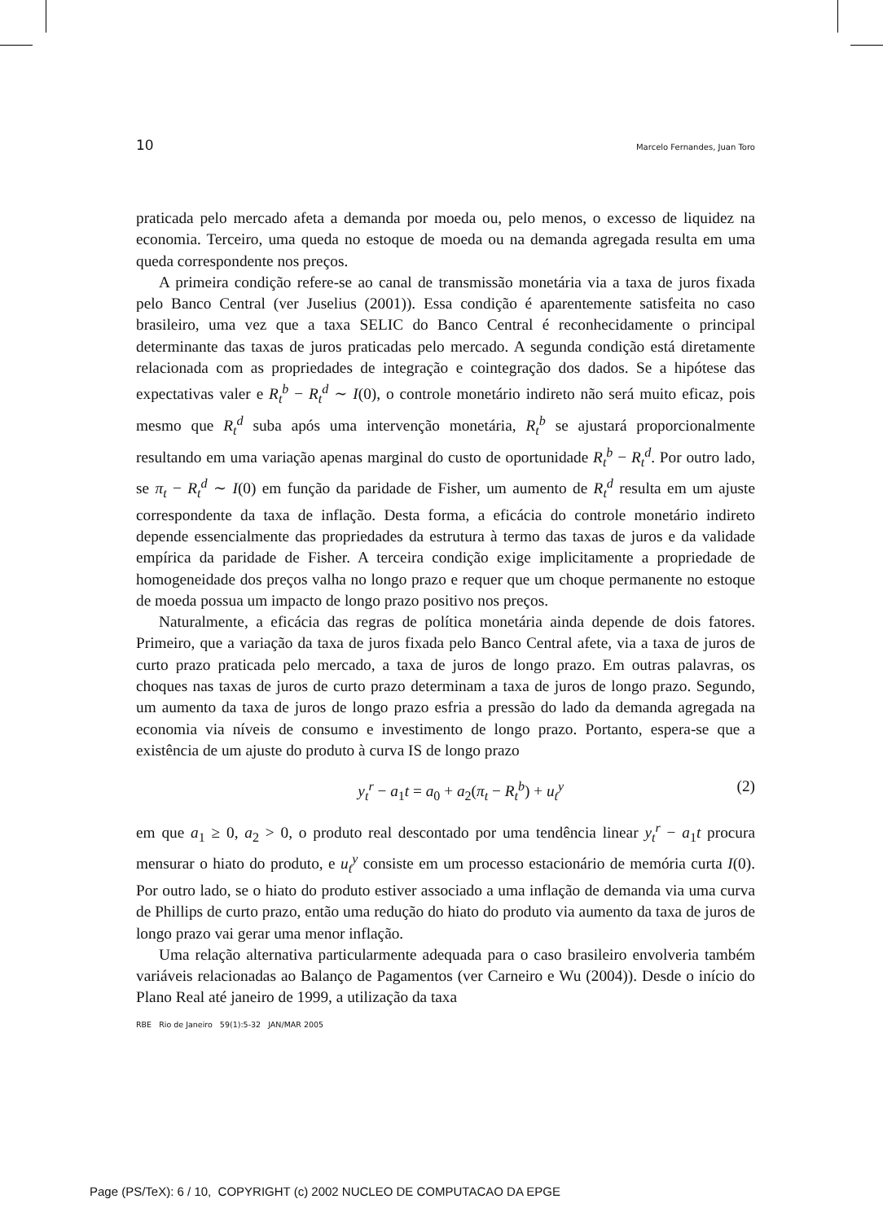10 Marcelo Fernandes, Juan Toro
praticada pelo mercado afeta a demanda por moeda ou, pelo menos, o excesso de liquidez na economia. Terceiro, uma queda no estoque de moeda ou na demanda agregada resulta em uma queda correspondente nos preços.
A primeira condição refere-se ao canal de transmissão monetária via a taxa de juros fixada pelo Banco Central (ver Juselius (2001)). Essa condição é aparentemente satisfeita no caso brasileiro, uma vez que a taxa SELIC do Banco Central é reconhecidamente o principal determinante das taxas de juros praticadas pelo mercado. A segunda condição está diretamente relacionada com as propriedades de integração e cointegração dos dados. Se a hipótese das expectativas valer e R<sub>t</sub><sup>b</sup> − R<sub>t</sub><sup>d</sup> ∼ I(0), o controle monetário indireto não será muito eficaz, pois mesmo que R<sub>t</sub><sup>d</sup> suba após uma intervenção monetária, R<sub>t</sub><sup>b</sup> se ajustará proporcionalmente resultando em uma variação apenas marginal do custo de oportunidade R<sub>t</sub><sup>b</sup> − R<sub>t</sub><sup>d</sup>. Por outro lado, se π<sub>t</sub> − R<sub>t</sub><sup>d</sup> ∼ I(0) em função da paridade de Fisher, um aumento de R<sub>t</sub><sup>d</sup> resulta em um ajuste correspondente da taxa de inflação. Desta forma, a eficácia do controle monetário indireto depende essencialmente das propriedades da estrutura à termo das taxas de juros e da validade empírica da paridade de Fisher. A terceira condição exige implicitamente a propriedade de homogeneidade dos preços valha no longo prazo e requer que um choque permanente no estoque de moeda possua um impacto de longo prazo positivo nos preços.
Naturalmente, a eficácia das regras de política monetária ainda depende de dois fatores. Primeiro, que a variação da taxa de juros fixada pelo Banco Central afete, via a taxa de juros de curto prazo praticada pelo mercado, a taxa de juros de longo prazo. Em outras palavras, os choques nas taxas de juros de curto prazo determinam a taxa de juros de longo prazo. Segundo, um aumento da taxa de juros de longo prazo esfria a pressão do lado da demanda agregada na economia via níveis de consumo e investimento de longo prazo. Portanto, espera-se que a existência de um ajuste do produto à curva IS de longo prazo
y<sub>t</sub><sup>r</sup> − a<sub>1</sub>t = a<sub>0</sub> + a<sub>2</sub>(π<sub>t</sub> − R<sub>t</sub><sup>b</sup>) + u<sub>t</sub><sup>y</sup> (2)
em que a<sub>1</sub> ≥ 0, a<sub>2</sub> > 0, o produto real descontado por uma tendência linear y<sub>t</sub><sup>r</sup> − a<sub>1</sub>t procura mensurar o hiato do produto, e u<sub>t</sub><sup>y</sup> consiste em um processo estacionário de memória curta I(0). Por outro lado, se o hiato do produto estiver associado a uma inflação de demanda via uma curva de Phillips de curto prazo, então uma redução do hiato do produto via aumento da taxa de juros de longo prazo vai gerar uma menor inflação.
Uma relação alternativa particularmente adequada para o caso brasileiro envolveria também variáveis relacionadas ao Balanço de Pagamentos (ver Carneiro e Wu (2004)). Desde o início do Plano Real até janeiro de 1999, a utilização da taxa
RBE Rio de Janeiro 59(1):5-32 JAN/MAR 2005
Page (PS/TeX): 6 / 10, COPYRIGHT (c) 2002 NUCLEO DE COMPUTACAO DA EPGE